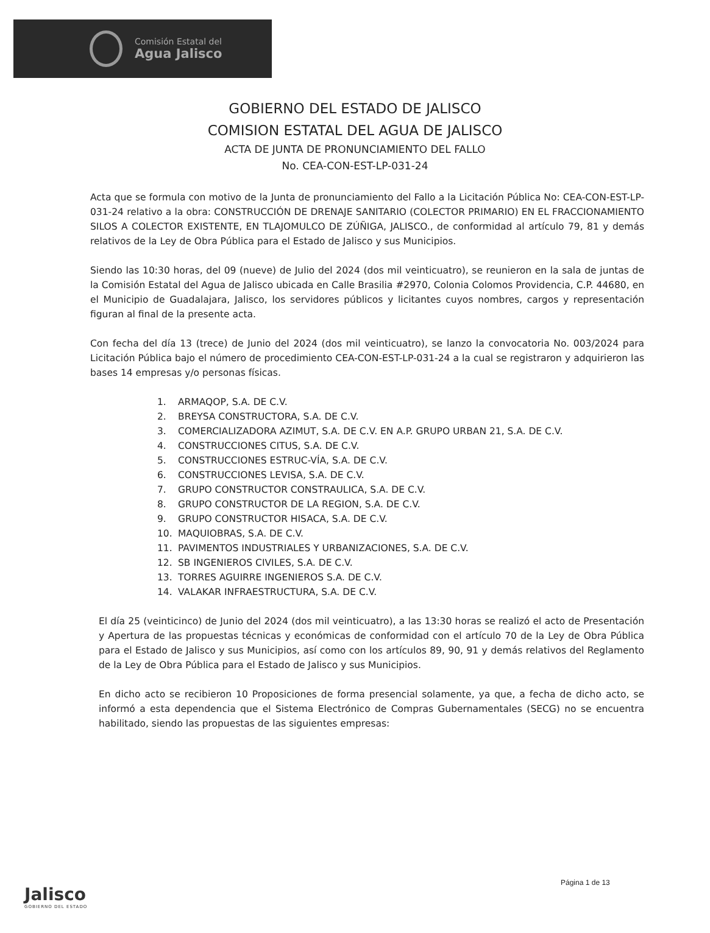Comisión Estatal del
Agua Jalisco
GOBIERNO DEL ESTADO DE JALISCO
COMISION ESTATAL DEL AGUA DE JALISCO
ACTA DE JUNTA DE PRONUNCIAMIENTO DEL FALLO
No. CEA-CON-EST-LP-031-24
Acta que se formula con motivo de la Junta de pronunciamiento del Fallo a la Licitación Pública No: CEA-CON-EST-LP-031-24 relativo a la obra: CONSTRUCCIÓN DE DRENAJE SANITARIO (COLECTOR PRIMARIO) EN EL FRACCIONAMIENTO SILOS A COLECTOR EXISTENTE, EN TLAJOMULCO DE ZÚÑIGA, JALISCO., de conformidad al artículo 79, 81 y demás relativos de la Ley de Obra Pública para el Estado de Jalisco y sus Municipios.
Siendo las 10:30 horas, del 09 (nueve) de Julio del 2024 (dos mil veinticuatro), se reunieron en la sala de juntas de la Comisión Estatal del Agua de Jalisco ubicada en Calle Brasilia #2970, Colonia Colomos Providencia, C.P. 44680, en el Municipio de Guadalajara, Jalisco, los servidores públicos y licitantes cuyos nombres, cargos y representación figuran al final de la presente acta.
Con fecha del día 13 (trece) de Junio del 2024 (dos mil veinticuatro), se lanzo la convocatoria No. 003/2024 para Licitación Pública bajo el número de procedimiento CEA-CON-EST-LP-031-24 a la cual se registraron y adquirieron las bases 14 empresas y/o personas físicas.
1. ARMAQOP, S.A. DE C.V.
2. BREYSA CONSTRUCTORA, S.A. DE C.V.
3. COMERCIALIZADORA AZIMUT, S.A. DE C.V. EN A.P. GRUPO URBAN 21, S.A. DE C.V.
4. CONSTRUCCIONES CITUS, S.A. DE C.V.
5. CONSTRUCCIONES ESTRUC-VÍA, S.A. DE C.V.
6. CONSTRUCCIONES LEVISA, S.A. DE C.V.
7. GRUPO CONSTRUCTOR CONSTRAULICA, S.A. DE C.V.
8. GRUPO CONSTRUCTOR DE LA REGION, S.A. DE C.V.
9. GRUPO CONSTRUCTOR HISACA, S.A. DE C.V.
10. MAQUIOBRAS, S.A. DE C.V.
11. PAVIMENTOS INDUSTRIALES Y URBANIZACIONES, S.A. DE C.V.
12. SB INGENIEROS CIVILES, S.A. DE C.V.
13. TORRES AGUIRRE INGENIEROS S.A. DE C.V.
14. VALAKAR INFRAESTRUCTURA, S.A. DE C.V.
El día 25 (veinticinco) de Junio del 2024 (dos mil veinticuatro), a las 13:30 horas se realizó el acto de Presentación y Apertura de las propuestas técnicas y económicas de conformidad con el artículo 70 de la Ley de Obra Pública para el Estado de Jalisco y sus Municipios, así como con los artículos 89, 90, 91 y demás relativos del Reglamento de la Ley de Obra Pública para el Estado de Jalisco y sus Municipios.
En dicho acto se recibieron 10 Proposiciones de forma presencial solamente, ya que, a fecha de dicho acto, se informó a esta dependencia que el Sistema Electrónico de Compras Gubernamentales (SECG) no se encuentra habilitado, siendo las propuestas de las siguientes empresas:
Jalisco
GOBIERNO DEL ESTADO
Página 1 de 13